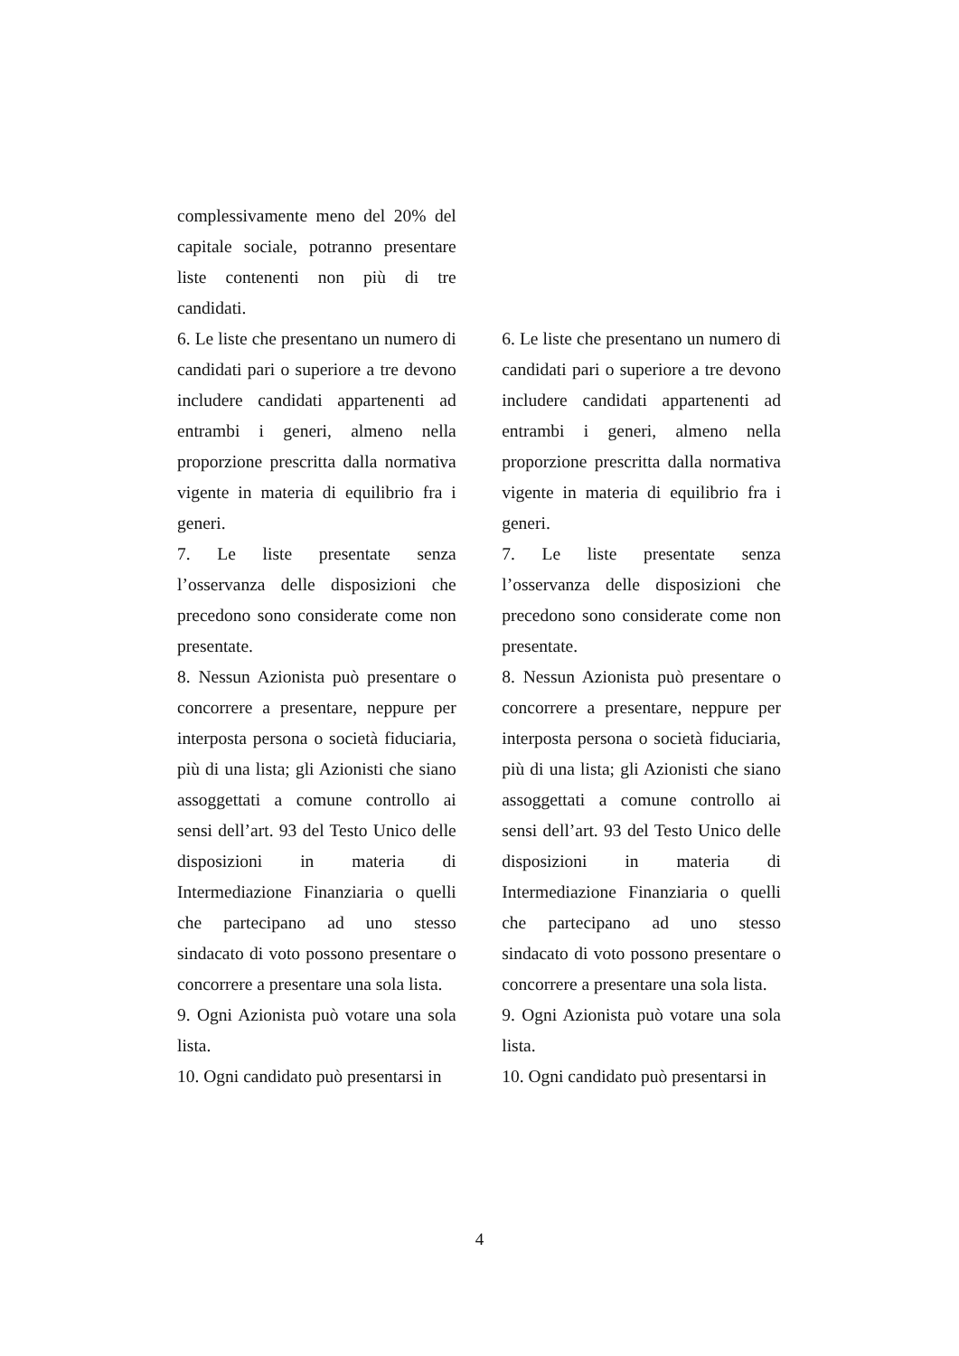| complessivamente meno del 20% del capitale sociale, potranno presentare liste contenenti non più di tre candidati. | | |
| 6. Le liste che presentano un numero di candidati pari o superiore a tre devono includere candidati appartenenti ad entrambi i generi, almeno nella proporzione prescritta dalla normativa vigente in materia di equilibrio fra i generi. | | 6. Le liste che presentano un numero di candidati pari o superiore a tre devono includere candidati appartenenti ad entrambi i generi, almeno nella proporzione prescritta dalla normativa vigente in materia di equilibrio fra i generi. |
| 7. Le liste presentate senza l’osservanza delle disposizioni che precedono sono considerate come non presentate. | | 7. Le liste presentate senza l’osservanza delle disposizioni che precedono sono considerate come non presentate. |
| 8. Nessun Azionista può presentare o concorrere a presentare, neppure per interposta persona o società fiduciaria, più di una lista; gli Azionisti che siano assoggettati a comune controllo ai sensi dell’art. 93 del Testo Unico delle disposizioni in materia di Intermediazione Finanziaria o quelli che partecipano ad uno stesso sindacato di voto possono presentare o concorrere a presentare una sola lista. | | 8. Nessun Azionista può presentare o concorrere a presentare, neppure per interposta persona o società fiduciaria, più di una lista; gli Azionisti che siano assoggettati a comune controllo ai sensi dell’art. 93 del Testo Unico delle disposizioni in materia di Intermediazione Finanziaria o quelli che partecipano ad uno stesso sindacato di voto possono presentare o concorrere a presentare una sola lista. |
| 9. Ogni Azionista può votare una sola lista. | | 9. Ogni Azionista può votare una sola lista. |
| 10. Ogni candidato può presentarsi in | | 10. Ogni candidato può presentarsi in |
4